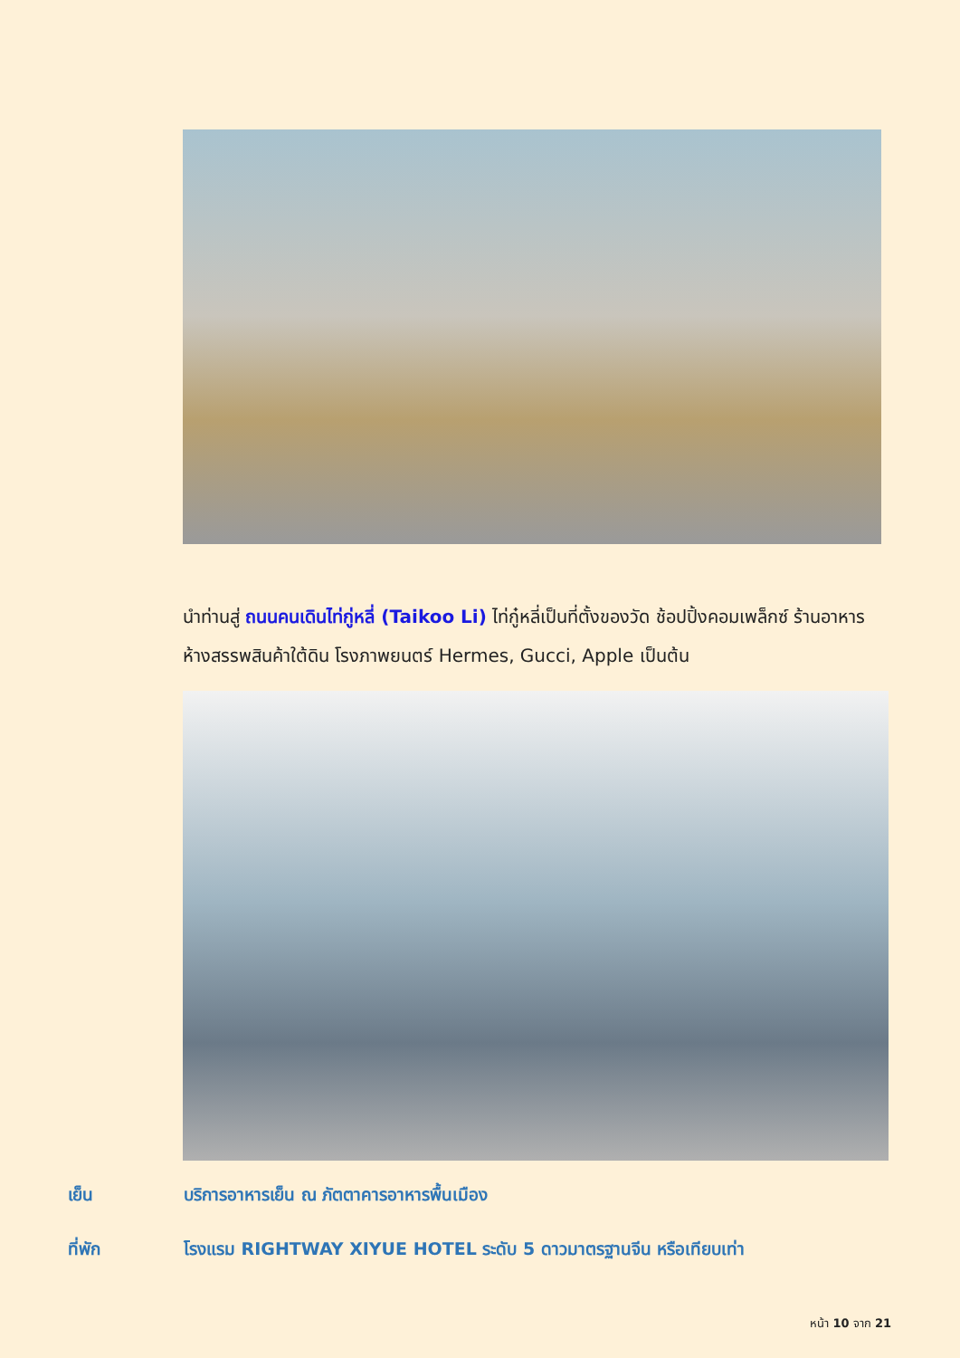นำท่านสู่ ถนนคนเดินไท่กู่หลี่ (Taikoo Li) ไท่กู๋หลี่เป็นที่ตั้งของวัด ช้อปปิ้งคอมเพล็กซ์ ร้านอาหาร ห้างสรรพสินค้าใต้ดิน โรงภาพยนตร์ Hermes, Gucci, Apple เป็นต้น
เย็น บริการอาหารเย็น ณ ภัตตาคารอาหารพื้นเมือง
ที่พัก โรงแรม RIGHTWAY XIYUE HOTEL ระดับ 5 ดาวมาตรฐานจีน หรือเทียบเท่า
หน้า 10 จาก 21